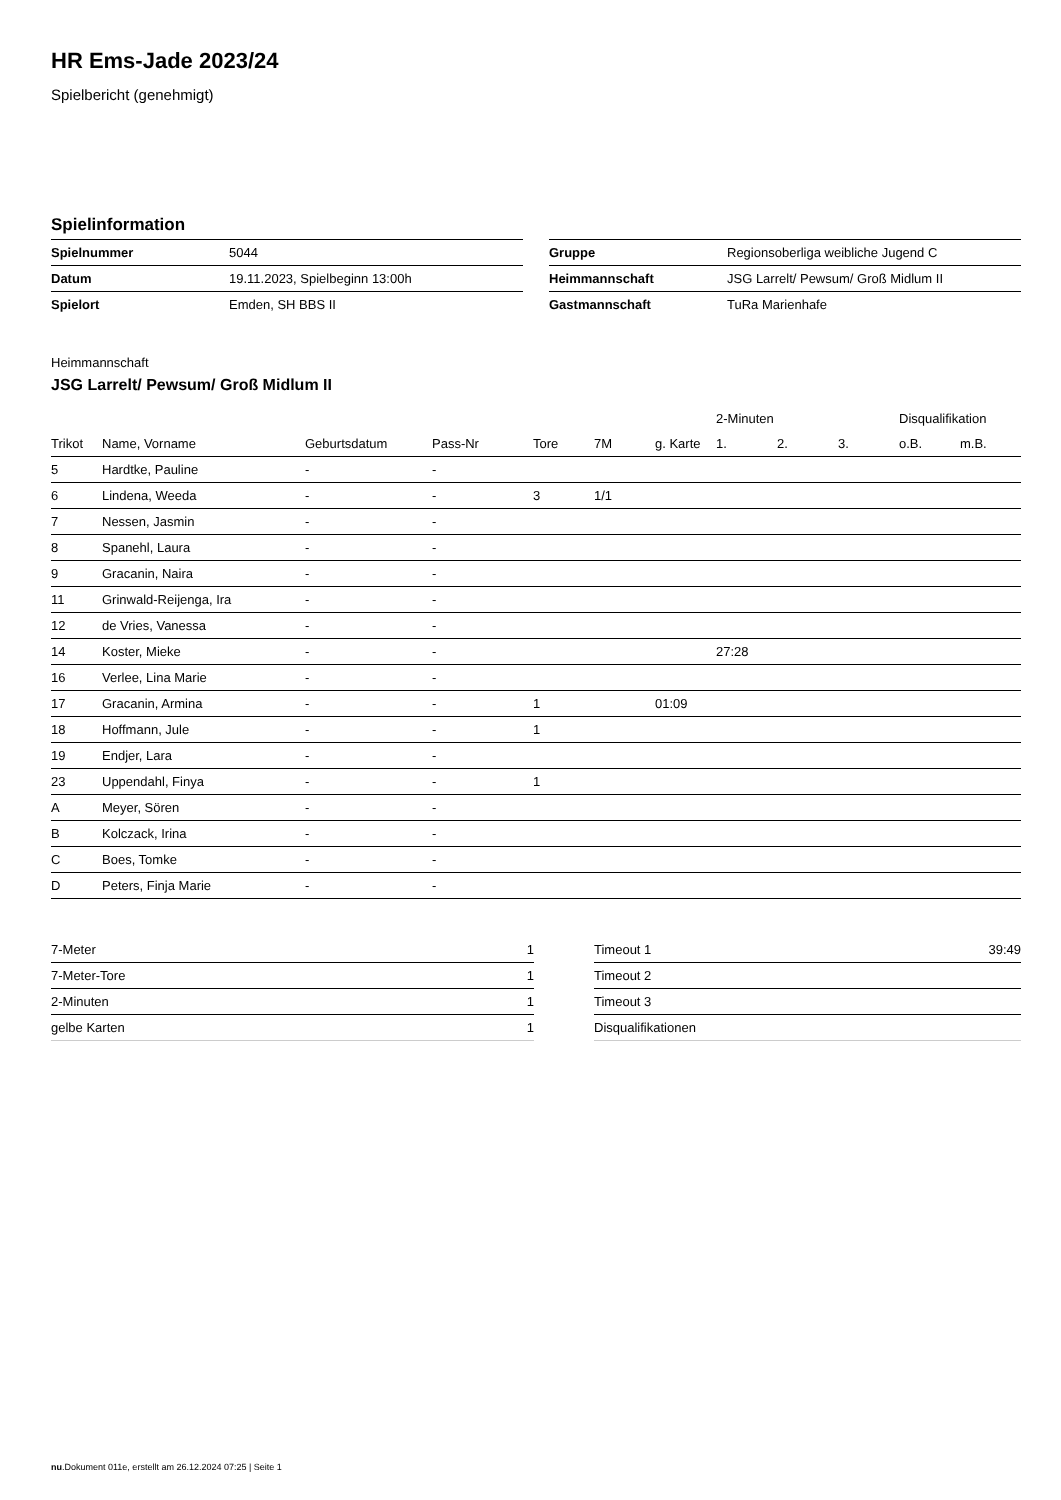HR Ems-Jade 2023/24
Spielbericht (genehmigt)
Spielinformation
| Spielnummer | 5044 |
| Datum | 19.11.2023, Spielbeginn 13:00h |
| Spielort | Emden, SH BBS II |
| Gruppe | Regionsoberliga weibliche Jugend C |
| Heimmannschaft | JSG Larrelt/ Pewsum/ Groß Midlum II |
| Gastmannschaft | TuRa Marienhafe |
Heimmannschaft
JSG Larrelt/ Pewsum/ Groß Midlum II
| | | | | | | | 2-Minuten | | | Disqualifikation | |
| --- | --- | --- | --- | --- | --- | --- | --- | --- | --- | --- | --- |
| Trikot | Name, Vorname | Geburtsdatum | Pass-Nr | Tore | 7M | g. Karte | 1. | 2. | 3. | o.B. | m.B. |
| 5 | Hardtke, Pauline | - | - | | | | | | | | |
| 6 | Lindena, Weeda | - | - | 3 | 1/1 | | | | | | |
| 7 | Nessen, Jasmin | - | - | | | | | | | | |
| 8 | Spanehl, Laura | - | - | | | | | | | | |
| 9 | Gracanin, Naira | - | - | | | | | | | | |
| 11 | Grinwald-Reijenga, Ira | - | - | | | | | | | | |
| 12 | de Vries, Vanessa | - | - | | | | | | | | |
| 14 | Koster, Mieke | - | - | | | | 27:28 | | | | |
| 16 | Verlee, Lina Marie | - | - | | | | | | | | |
| 17 | Gracanin, Armina | - | - | 1 | | 01:09 | | | | | |
| 18 | Hoffmann, Jule | - | - | 1 | | | | | | | |
| 19 | Endjer, Lara | - | - | | | | | | | | |
| 23 | Uppendahl, Finya | - | - | 1 | | | | | | | |
| A | Meyer, Sören | - | - | | | | | | | | |
| B | Kolczack, Irina | - | - | | | | | | | | |
| C | Boes, Tomke | - | - | | | | | | | | |
| D | Peters, Finja Marie | - | - | | | | | | | | |
| 7-Meter | 1 |
| 7-Meter-Tore | 1 |
| 2-Minuten | 1 |
| gelbe Karten | 1 |
| Timeout 1 | 39:49 |
| Timeout 2 | |
| Timeout 3 | |
| Disqualifikationen | |
nu.Dokument 011e, erstellt am 26.12.2024 07:25 | Seite 1